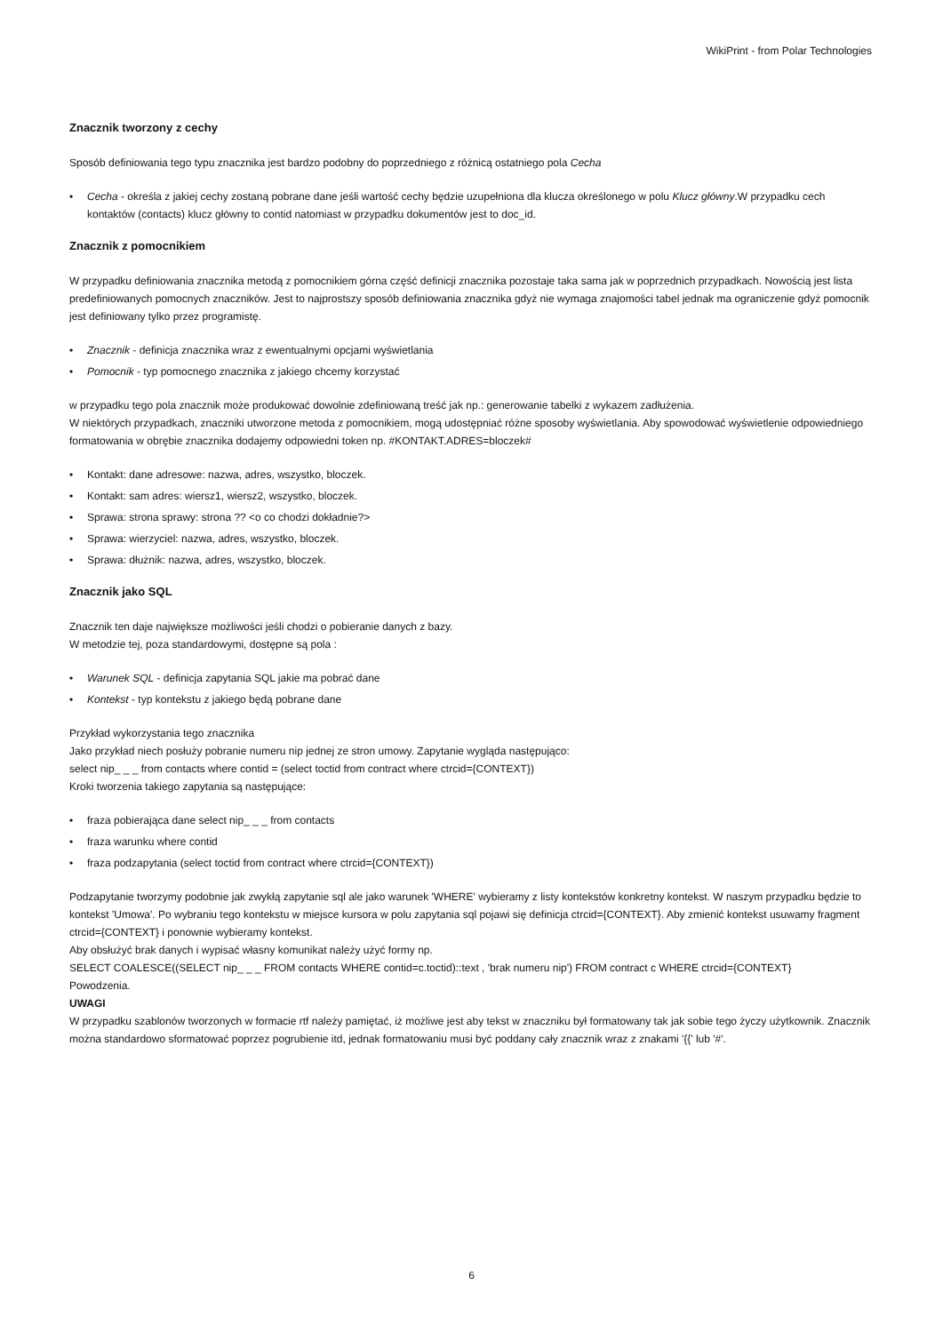WikiPrint - from Polar Technologies
Znacznik tworzony z cechy
Sposób definiowania tego typu znacznika jest bardzo podobny do poprzedniego z różnicą ostatniego pola Cecha
• Cecha - określa z jakiej cechy zostaną pobrane dane jeśli wartość cechy będzie uzupełniona dla klucza określonego w polu Klucz główny.W przypadku cech kontaktów (contacts) klucz główny to contid natomiast w przypadku dokumentów jest to doc_id.
Znacznik z pomocnikiem
W przypadku definiowania znacznika metodą z pomocnikiem górna część definicji znacznika pozostaje taka sama jak w poprzednich przypadkach. Nowością jest lista predefiniowanych pomocnych znaczników. Jest to najprostszy sposób definiowania znacznika gdyż nie wymaga znajomości tabel jednak ma ograniczenie gdyż pomocnik jest definiowany tylko przez programistę.
• Znacznik - definicja znacznika wraz z ewentualnymi opcjami wyświetlania
• Pomocnik - typ pomocnego znacznika z jakiego chcemy korzystać
w przypadku tego pola znacznik może produkować dowolnie zdefiniowaną treść jak np.: generowanie tabelki z wykazem zadłużenia.
W niektórych przypadkach, znaczniki utworzone metoda z pomocnikiem, mogą udostępniać różne sposoby wyświetlania. Aby spowodować wyświetlenie odpowiedniego formatowania w obrębie znacznika dodajemy odpowiedni token np. #KONTAKT.ADRES=bloczek#
• Kontakt: dane adresowe: nazwa, adres, wszystko, bloczek.
• Kontakt: sam adres: wiersz1, wiersz2, wszystko, bloczek.
• Sprawa: strona sprawy: strona ?? <o co chodzi dokładnie?>
• Sprawa: wierzyciel: nazwa, adres, wszystko, bloczek.
• Sprawa: dłużnik: nazwa, adres, wszystko, bloczek.
Znacznik jako SQL
Znacznik ten daje największe możliwości jeśli chodzi o pobieranie danych z bazy.
W metodzie tej, poza standardowymi, dostępne są pola :
• Warunek SQL - definicja zapytania SQL jakie ma pobrać dane
• Kontekst - typ kontekstu z jakiego będą pobrane dane
Przykład wykorzystania tego znacznika
Jako przykład niech posłuży pobranie numeru nip jednej ze stron umowy. Zapytanie wygląda następująco:
select nip_ _ _ from contacts where contid = (select toctid from contract where ctrcid={CONTEXT})
Kroki tworzenia takiego zapytania są następujące:
• fraza pobierająca dane select nip_ _ _ from contacts
• fraza warunku where contid
• fraza podzapytania (select toctid from contract where ctrcid={CONTEXT})
Podzapytanie tworzymy podobnie jak zwykłą zapytanie sql ale jako warunek 'WHERE' wybieramy z listy kontekstów konkretny kontekst. W naszym przypadku będzie to kontekst 'Umowa'. Po wybraniu tego kontekstu w miejsce kursora w polu zapytania sql pojawi się definicja ctrcid={CONTEXT}. Aby zmienić kontekst usuwamy fragment ctrcid={CONTEXT} i ponownie wybieramy kontekst.
Aby obsłużyć brak danych i wypisać własny komunikat należy użyć formy np.
SELECT COALESCE((SELECT nip_ _ _ FROM contacts WHERE contid=c.toctid)::text , 'brak numeru nip') FROM contract c WHERE ctrcid={CONTEXT}
Powodzenia.
UWAGI
W przypadku szablonów tworzonych w formacie rtf należy pamiętać, iż możliwe jest aby tekst w znaczniku był formatowany tak jak sobie tego życzy użytkownik. Znacznik można standardowo sformatować poprzez pogrubienie itd, jednak formatowaniu musi być poddany cały znacznik wraz z znakami '{{' lub '#'.
6